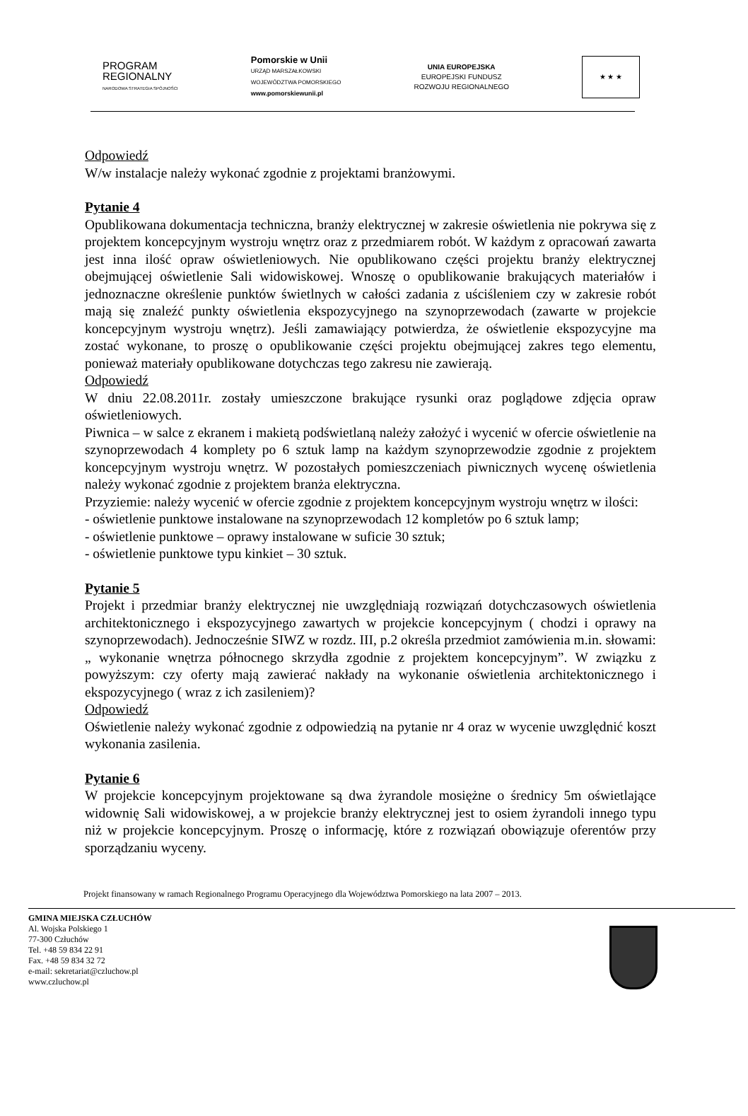PROGRAM
REGIONALNY
NARODOWA STRATEGIA SPÓJNOŚCI
Pomorskie w Unii
URZĄD MARSZAŁKOWSKI
WOJEWÓDZTWA POMORSKIEGO
www.pomorskiewunii.pl
UNIA EUROPEJSKA
EUROPEJSKI FUNDUSZ
ROZWOJU REGIONALNEGO
★ ★ ★
Odpowiedź
W/w instalacje należy wykonać zgodnie z projektami branżowymi.
Pytanie 4
Opublikowana dokumentacja techniczna, branży elektrycznej w zakresie oświetlenia nie pokrywa się z projektem koncepcyjnym wystroju wnętrz oraz z przedmiarem robót. W każdym z opracowań zawarta jest inna ilość opraw oświetleniowych. Nie opublikowano części projektu branży elektrycznej obejmującej oświetlenie Sali widowiskowej. Wnoszę o opublikowanie brakujących materiałów i jednoznaczne określenie punktów świetlnych w całości zadania z uściśleniem czy w zakresie robót mają się znaleźć punkty oświetlenia ekspozycyjnego na szynoprzewodach (zawarte w projekcie koncepcyjnym wystroju wnętrz). Jeśli zamawiający potwierdza, że oświetlenie ekspozycyjne ma zostać wykonane, to proszę o opublikowanie części projektu obejmującej zakres tego elementu, ponieważ materiały opublikowane dotychczas tego zakresu nie zawierają.
Odpowiedź
W dniu 22.08.2011r. zostały umieszczone brakujące rysunki oraz poglądowe zdjęcia opraw oświetleniowych.
Piwnica – w salce z ekranem i makietą podświetlaną należy założyć i wycenić w ofercie oświetlenie na szynoprzewodach 4 komplety po 6 sztuk lamp na każdym szynoprzewodzie zgodnie z projektem koncepcyjnym wystroju wnętrz. W pozostałych pomieszczeniach piwnicznych wycenę oświetlenia należy wykonać zgodnie z projektem branża elektryczna.
Przyziemie: należy wycenić w ofercie zgodnie z projektem koncepcyjnym wystroju wnętrz w ilości:
- oświetlenie punktowe instalowane na szynoprzewodach 12 kompletów po 6 sztuk lamp;
- oświetlenie punktowe – oprawy instalowane w suficie 30 sztuk;
- oświetlenie punktowe typu kinkiet – 30 sztuk.
Pytanie 5
Projekt i przedmiar branży elektrycznej nie uwzględniają rozwiązań dotychczasowych oświetlenia architektonicznego i ekspozycyjnego zawartych w projekcie koncepcyjnym ( chodzi i oprawy na szynoprzewodach). Jednocześnie SIWZ w rozdz. III, p.2 określa przedmiot zamówienia m.in. słowami: „ wykonanie wnętrza północnego skrzydła zgodnie z projektem koncepcyjnym”. W związku z powyższym: czy oferty mają zawierać nakłady na wykonanie oświetlenia architektonicznego i ekspozycyjnego ( wraz z ich zasileniem)?
Odpowiedź
Oświetlenie należy wykonać zgodnie z odpowiedzią na pytanie nr 4 oraz w wycenie uwzględnić koszt wykonania zasilenia.
Pytanie 6
W projekcie koncepcyjnym projektowane są dwa żyrandole mosiężne o średnicy 5m oświetlające widownię Sali widowiskowej, a w projekcie branży elektrycznej jest to osiem żyrandoli innego typu niż w projekcie koncepcyjnym. Proszę o informację, które z rozwiązań obowiązuje oferentów przy sporządzaniu wyceny.
Projekt finansowany w ramach Regionalnego Programu Operacyjnego dla Województwa Pomorskiego na lata 2007 – 2013.
GMINA MIEJSKA CZŁUCHÓW
Al. Wojska Polskiego 1
77-300 Człuchów
Tel. +48 59 834 22 91
Fax. +48 59 834 32 72
e-mail: sekretariat@czluchow.pl
www.czluchow.pl